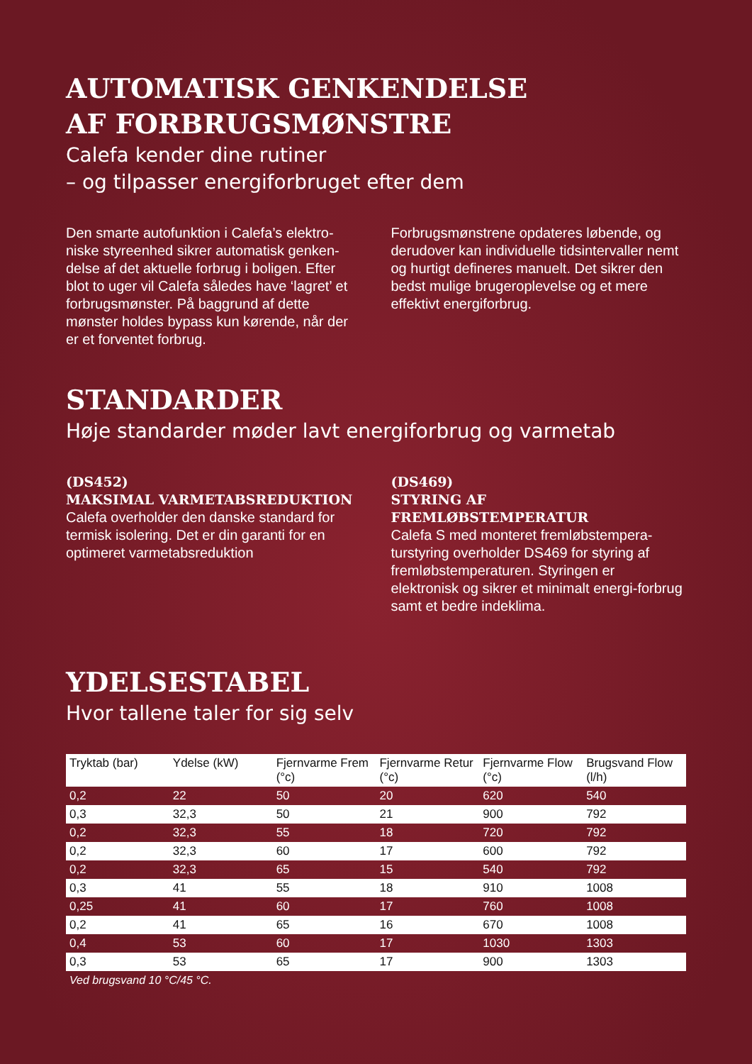AUTOMATISK GENKENDELSE
AF FORBRUGSMØNSTRE
Calefa kender dine rutiner
– og tilpasser energiforbruget efter dem
Den smarte autofunktion i Calefa’s elektro-niske styreenhed sikrer automatisk genken-delse af det aktuelle forbrug i boligen. Efter blot to uger vil Calefa således have ‘lagret’ et forbrugsmønster. På baggrund af dette mønster holdes bypass kun kørende, når der er et forventet forbrug.
Forbrugsmønstrene opdateres løbende, og derudover kan individuelle tidsintervaller nemt og hurtigt defineres manuelt. Det sikrer den bedst mulige brugeroplevelse og et mere effektivt energiforbrug.
STANDARDER
Høje standarder møder lavt energiforbrug og varmetab
(DS452)
MAKSIMAL VARMETABSREDUKTION
Calefa overholder den danske standard for termisk isolering. Det er din garanti for en optimeret varmetabsreduktion
(DS469)
STYRING AF FREMLØBSTEMPERATUR
Calefa S med monteret fremløbstempera-turstyring overholder DS469 for styring af fremløbstemperaturen. Styringen er elektronisk og sikrer et minimalt energi-forbrug samt et bedre indeklima.
YDELSESTABEL
Hvor tallene taler for sig selv
| Tryktab (bar) | Ydelse (kW) | Fjernvarme Frem (°c) | Fjernvarme Retur (°c) | Fjernvarme Flow (°c) | Brugsvand Flow (l/h) |
| --- | --- | --- | --- | --- | --- |
| 0,2 | 22 | 50 | 20 | 620 | 540 |
| 0,3 | 32,3 | 50 | 21 | 900 | 792 |
| 0,2 | 32,3 | 55 | 18 | 720 | 792 |
| 0,2 | 32,3 | 60 | 17 | 600 | 792 |
| 0,2 | 32,3 | 65 | 15 | 540 | 792 |
| 0,3 | 41 | 55 | 18 | 910 | 1008 |
| 0,25 | 41 | 60 | 17 | 760 | 1008 |
| 0,2 | 41 | 65 | 16 | 670 | 1008 |
| 0,4 | 53 | 60 | 17 | 1030 | 1303 |
| 0,3 | 53 | 65 | 17 | 900 | 1303 |
Ved brugsvand 10 °C/45 °C.